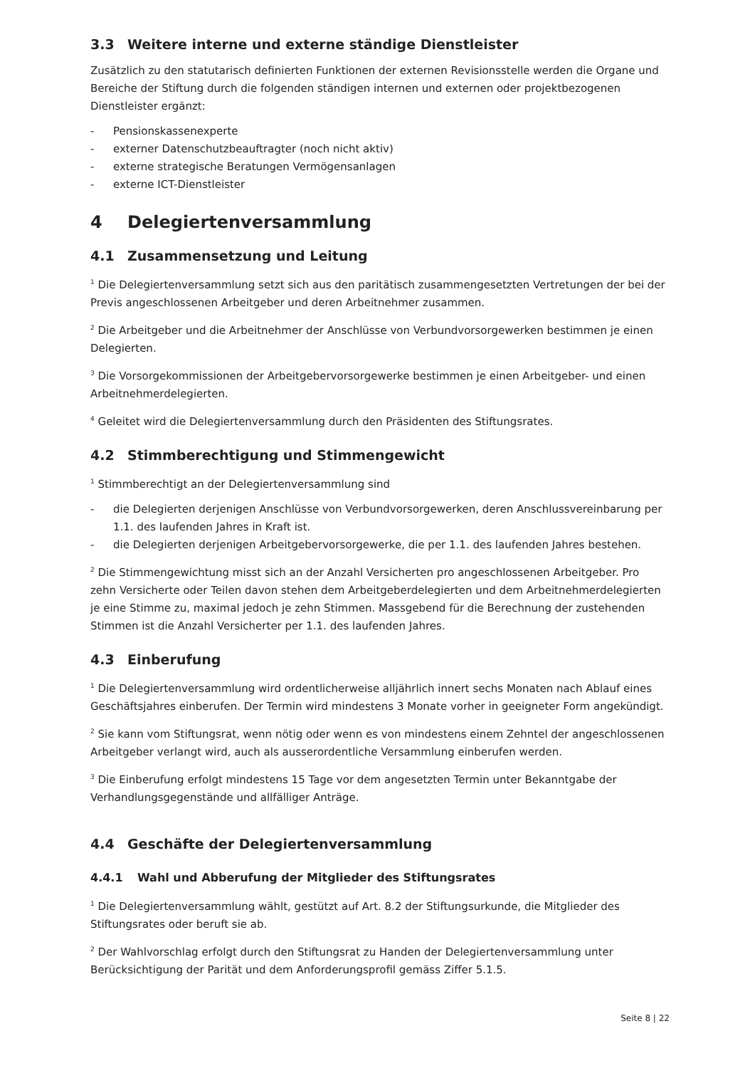3.3 Weitere interne und externe ständige Dienstleister
Zusätzlich zu den statutarisch definierten Funktionen der externen Revisionsstelle werden die Organe und Bereiche der Stiftung durch die folgenden ständigen internen und externen oder projektbezogenen Dienstleister ergänzt:
- Pensionskassenexperte
- externer Datenschutzbeauftragter (noch nicht aktiv)
- externe strategische Beratungen Vermögensanlagen
- externe ICT-Dienstleister
4 Delegiertenversammlung
4.1 Zusammensetzung und Leitung
<sup>1</sup> Die Delegiertenversammlung setzt sich aus den paritätisch zusammengesetzten Vertretungen der bei der Previs angeschlossenen Arbeitgeber und deren Arbeitnehmer zusammen.
<sup>2</sup> Die Arbeitgeber und die Arbeitnehmer der Anschlüsse von Verbundvorsorgewerken bestimmen je einen Delegierten.
<sup>3</sup> Die Vorsorgekommissionen der Arbeitgebervorsorgewerke bestimmen je einen Arbeitgeber- und einen Arbeitnehmerdelegierten.
<sup>4</sup> Geleitet wird die Delegiertenversammlung durch den Präsidenten des Stiftungsrates.
4.2 Stimmberechtigung und Stimmengewicht
<sup>1</sup> Stimmberechtigt an der Delegiertenversammlung sind
- die Delegierten derjenigen Anschlüsse von Verbundvorsorgewerken, deren Anschlussvereinbarung per 1.1. des laufenden Jahres in Kraft ist.
- die Delegierten derjenigen Arbeitgebervorsorgewerke, die per 1.1. des laufenden Jahres bestehen.
<sup>2</sup> Die Stimmengewichtung misst sich an der Anzahl Versicherten pro angeschlossenen Arbeitgeber. Pro zehn Versicherte oder Teilen davon stehen dem Arbeitgeberdelegierten und dem Arbeitnehmerdelegierten je eine Stimme zu, maximal jedoch je zehn Stimmen. Massgebend für die Berechnung der zustehenden Stimmen ist die Anzahl Versicherter per 1.1. des laufenden Jahres.
4.3 Einberufung
<sup>1</sup> Die Delegiertenversammlung wird ordentlicherweise alljährlich innert sechs Monaten nach Ablauf eines Geschäftsjahres einberufen. Der Termin wird mindestens 3 Monate vorher in geeigneter Form angekündigt.
<sup>2</sup> Sie kann vom Stiftungsrat, wenn nötig oder wenn es von mindestens einem Zehntel der angeschlossenen Arbeitgeber verlangt wird, auch als ausserordentliche Versammlung einberufen werden.
<sup>3</sup> Die Einberufung erfolgt mindestens 15 Tage vor dem angesetzten Termin unter Bekanntgabe der Verhandlungsgegenstände und allfälliger Anträge.
4.4 Geschäfte der Delegiertenversammlung
4.4.1 Wahl und Abberufung der Mitglieder des Stiftungsrates
<sup>1</sup> Die Delegiertenversammlung wählt, gestützt auf Art. 8.2 der Stiftungsurkunde, die Mitglieder des Stiftungsrates oder beruft sie ab.
<sup>2</sup> Der Wahlvorschlag erfolgt durch den Stiftungsrat zu Handen der Delegiertenversammlung unter Berücksichtigung der Parität und dem Anforderungsprofil gemäss Ziffer 5.1.5.
Seite 8 | 22